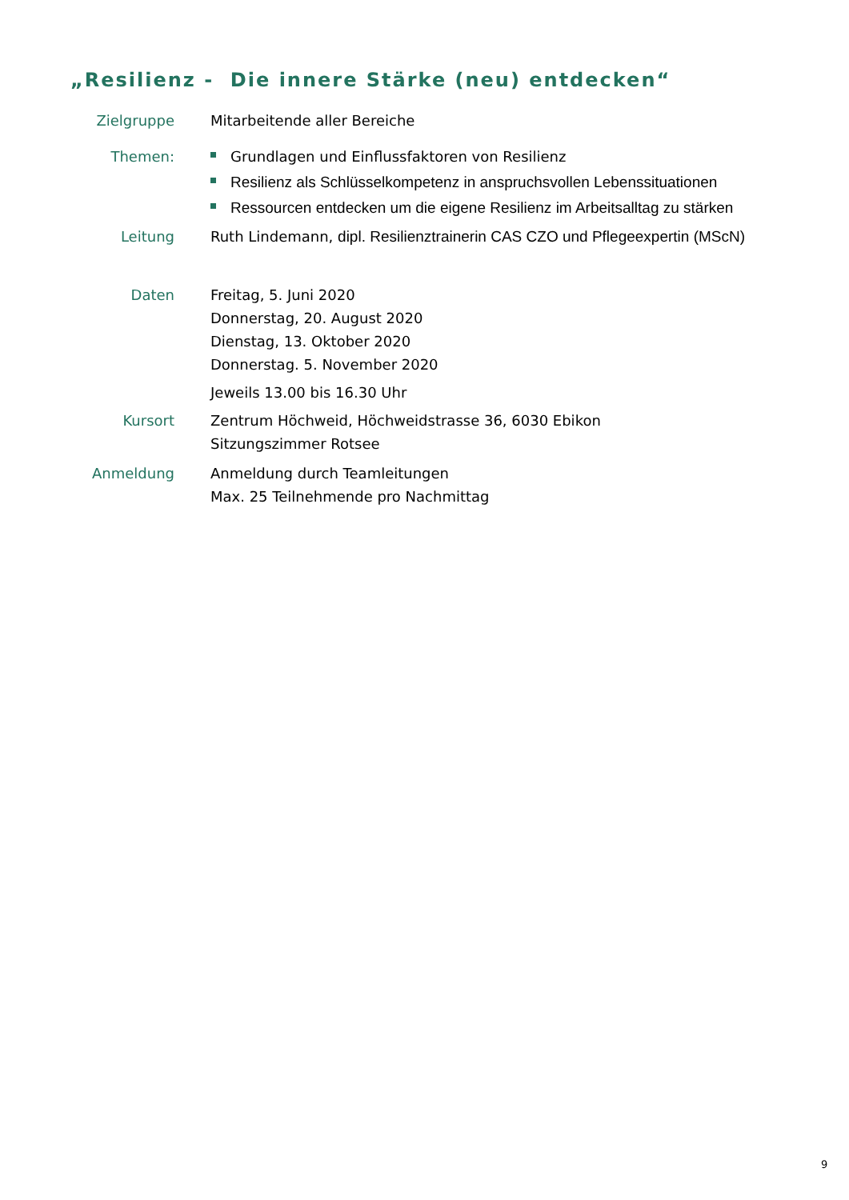„Resilienz - Die innere Stärke (neu) entdecken“
Zielgruppe
Mitarbeitende aller Bereiche
Themen:
Grundlagen und Einflussfaktoren von Resilienz
Resilienz als Schlüsselkompetenz in anspruchsvollen Lebenssituationen
Ressourcen entdecken um die eigene Resilienz im Arbeitsalltag zu stärken
Leitung
Ruth Lindemann, dipl. Resilienztrainerin CAS CZO und Pflegeexpertin (MScN)
Daten
Freitag, 5. Juni 2020
Donnerstag, 20. August 2020
Dienstag, 13. Oktober 2020
Donnerstag. 5. November 2020
Jeweils 13.00 bis 16.30 Uhr
Kursort
Zentrum Höchweid, Höchweidstrasse 36, 6030 Ebikon
Sitzungszimmer Rotsee
Anmeldung
Anmeldung durch Teamleitungen
Max. 25 Teilnehmende pro Nachmittag
9